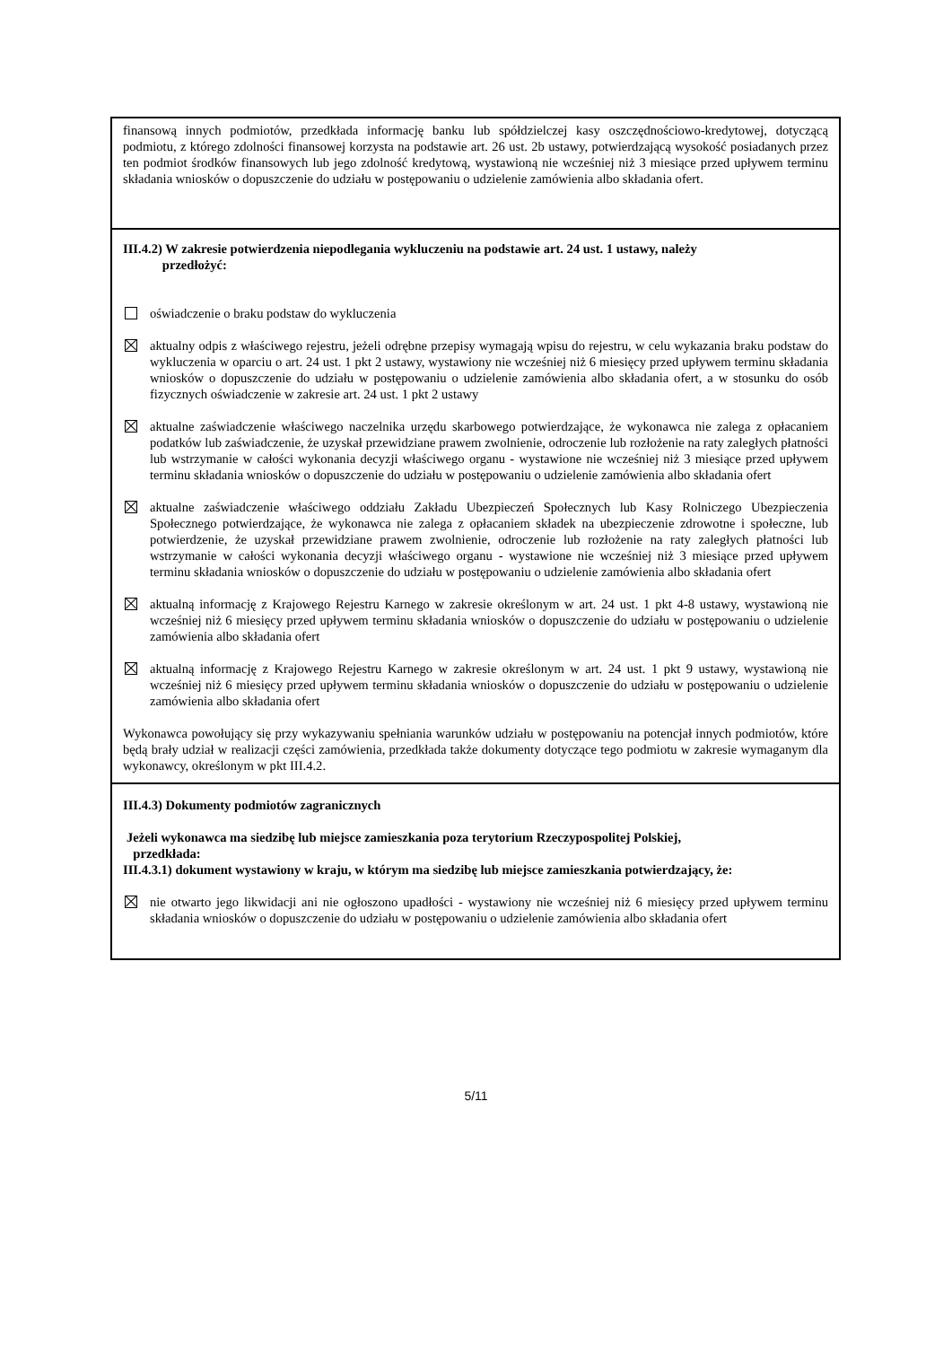finansową innych podmiotów, przedkłada informację banku lub spółdzielczej kasy oszczędnościowo-kredytowej, dotyczącą podmiotu, z którego zdolności finansowej korzysta na podstawie art. 26 ust. 2b ustawy, potwierdzającą wysokość posiadanych przez ten podmiot środków finansowych lub jego zdolność kredytową, wystawioną nie wcześniej niż 3 miesiące przed upływem terminu składania wniosków o dopuszczenie do udziału w postępowaniu o udzielenie zamówienia albo składania ofert.
III.4.2) W zakresie potwierdzenia niepodlegania wykluczeniu na podstawie art. 24 ust. 1 ustawy, należy
przedłożyć:
oświadczenie o braku podstaw do wykluczenia
aktualny odpis z właściwego rejestru, jeżeli odrębne przepisy wymagają wpisu do rejestru, w celu wykazania braku podstaw do wykluczenia w oparciu o art. 24 ust. 1 pkt 2 ustawy, wystawiony nie wcześniej niż 6 miesięcy przed upływem terminu składania wniosków o dopuszczenie do udziału w postępowaniu o udzielenie zamówienia albo składania ofert, a w stosunku do osób fizycznych oświadczenie w zakresie art. 24 ust. 1 pkt 2 ustawy
aktualne zaświadczenie właściwego naczelnika urzędu skarbowego potwierdzające, że wykonawca nie zalega z opłacaniem podatków lub zaświadczenie, że uzyskał przewidziane prawem zwolnienie, odroczenie lub rozłożenie na raty zaległych płatności lub wstrzymanie w całości wykonania decyzji właściwego organu - wystawione nie wcześniej niż 3 miesiące przed upływem terminu składania wniosków o dopuszczenie do udziału w postępowaniu o udzielenie zamówienia albo składania ofert
aktualne zaświadczenie właściwego oddziału Zakładu Ubezpieczeń Społecznych lub Kasy Rolniczego Ubezpieczenia Społecznego potwierdzające, że wykonawca nie zalega z opłacaniem składek na ubezpieczenie zdrowotne i społeczne, lub potwierdzenie, że uzyskał przewidziane prawem zwolnienie, odroczenie lub rozłożenie na raty zaległych płatności lub wstrzymanie w całości wykonania decyzji właściwego organu - wystawione nie wcześniej niż 3 miesiące przed upływem terminu składania wniosków o dopuszczenie do udziału w postępowaniu o udzielenie zamówienia albo składania ofert
aktualną informację z Krajowego Rejestru Karnego w zakresie określonym w art. 24 ust. 1 pkt 4-8 ustawy, wystawioną nie wcześniej niż 6 miesięcy przed upływem terminu składania wniosków o dopuszczenie do udziału w postępowaniu o udzielenie zamówienia albo składania ofert
aktualną informację z Krajowego Rejestru Karnego w zakresie określonym w art. 24 ust. 1 pkt 9 ustawy, wystawioną nie wcześniej niż 6 miesięcy przed upływem terminu składania wniosków o dopuszczenie do udziału w postępowaniu o udzielenie zamówienia albo składania ofert
Wykonawca powołujący się przy wykazywaniu spełniania warunków udziału w postępowaniu na potencjał innych podmiotów, które będą brały udział w realizacji części zamówienia, przedkłada także dokumenty dotyczące tego podmiotu w zakresie wymaganym dla wykonawcy, określonym w pkt III.4.2.
III.4.3) Dokumenty podmiotów zagranicznych
Jeżeli wykonawca ma siedzibę lub miejsce zamieszkania poza terytorium Rzeczypospolitej Polskiej,
przedkłada:
III.4.3.1) dokument wystawiony w kraju, w którym ma siedzibę lub miejsce zamieszkania potwierdzający, że:
nie otwarto jego likwidacji ani nie ogłoszono upadłości - wystawiony nie wcześniej niż 6 miesięcy przed upływem terminu składania wniosków o dopuszczenie do udziału w postępowaniu o udzielenie zamówienia albo składania ofert
5/11